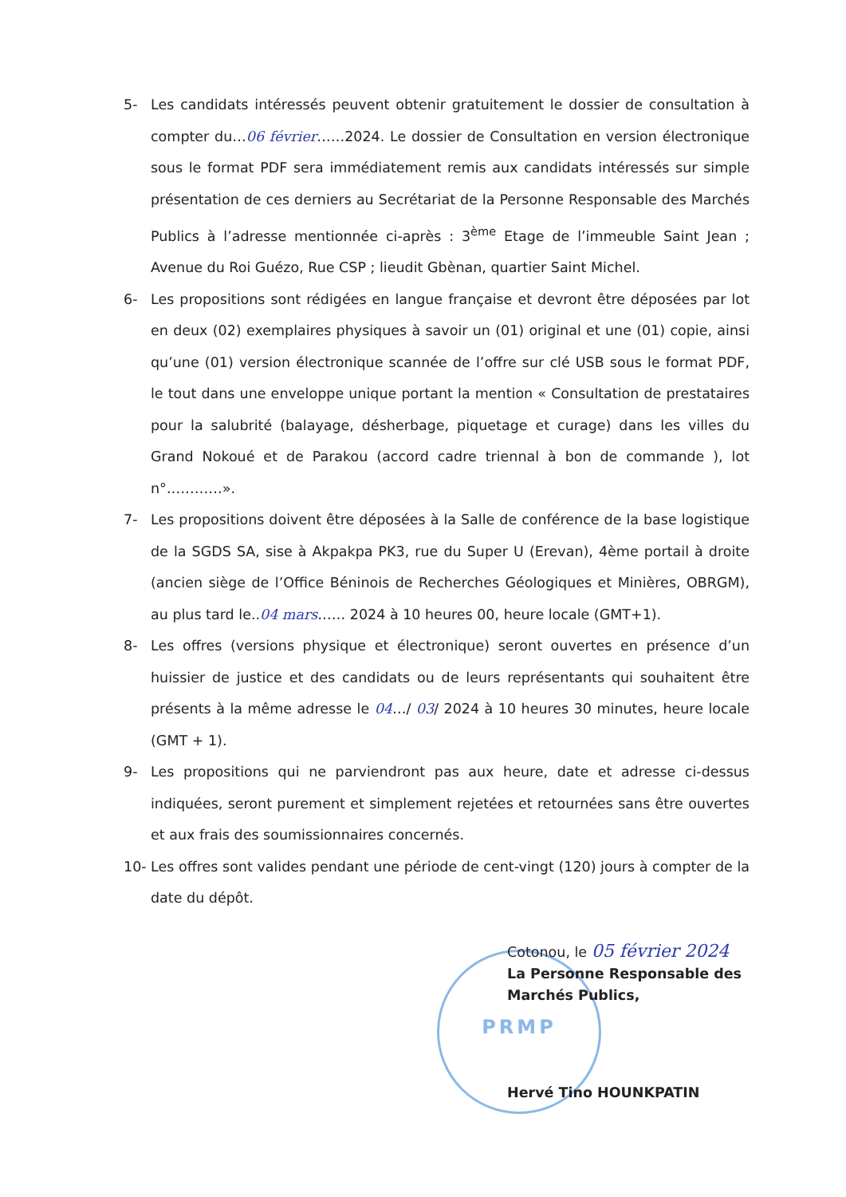PRMP
5- Les candidats intéressés peuvent obtenir gratuitement le dossier de consultation à compter du…06 février……2024. Le dossier de Consultation en version électronique sous le format PDF sera immédiatement remis aux candidats intéressés sur simple présentation de ces derniers au Secrétariat de la Personne Responsable des Marchés Publics à l’adresse mentionnée ci-après : 3<sup>ème</sup> Etage de l’immeuble Saint Jean ; Avenue du Roi Guézo, Rue CSP ; lieudit Gbènan, quartier Saint Michel.
6- Les propositions sont rédigées en langue française et devront être déposées par lot en deux (02) exemplaires physiques à savoir un (01) original et une (01) copie, ainsi qu’une (01) version électronique scannée de l’offre sur clé USB sous le format PDF, le tout dans une enveloppe unique portant la mention « Consultation de prestataires pour la salubrité (balayage, désherbage, piquetage et curage) dans les villes du Grand Nokoué et de Parakou (accord cadre triennal à bon de commande ), lot n°…………».
7- Les propositions doivent être déposées à la Salle de conférence de la base logistique de la SGDS SA, sise à Akpakpa PK3, rue du Super U (Erevan), 4ème portail à droite (ancien siège de l’Office Béninois de Recherches Géologiques et Minières, OBRGM), au plus tard le..04 mars…… 2024 à 10 heures 00, heure locale (GMT+1).
8- Les offres (versions physique et électronique) seront ouvertes en présence d’un huissier de justice et des candidats ou de leurs représentants qui souhaitent être présents à la même adresse le 04…/ 03/ 2024 à 10 heures 30 minutes, heure locale (GMT + 1).
9- Les propositions qui ne parviendront pas aux heure, date et adresse ci-dessus indiquées, seront purement et simplement rejetées et retournées sans être ouvertes et aux frais des soumissionnaires concernés.
10- Les offres sont valides pendant une période de cent-vingt (120) jours à compter de la date du dépôt.
Cotonou, le 05 février 2024
La Personne Responsable des
Marchés Publics,
Hervé Tino HOUNKPATIN